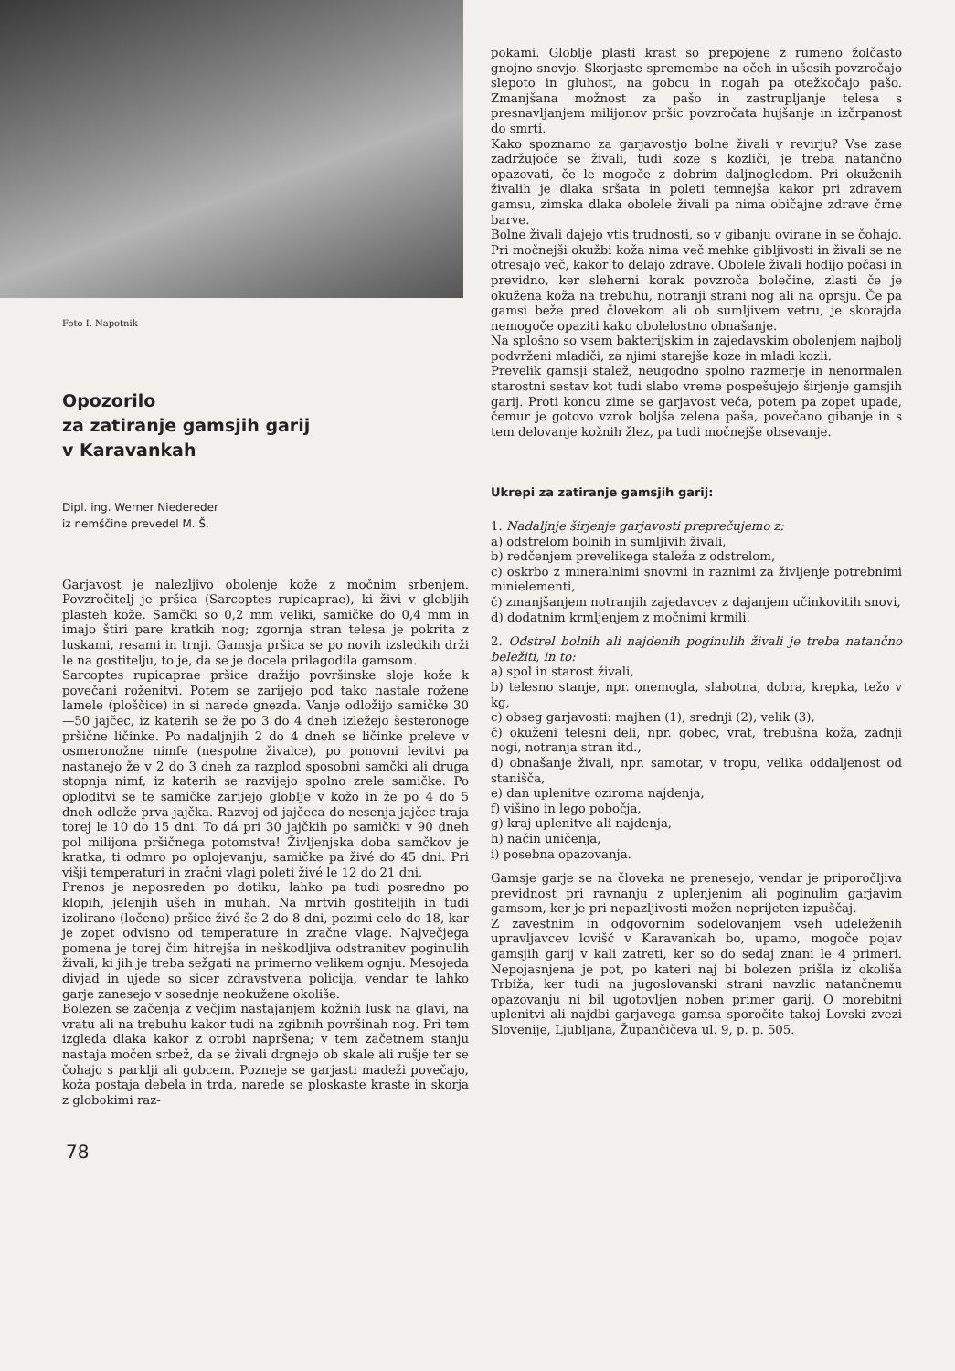Foto I. Napotnik
Opozorilo
za zatiranje gamsjih garij
v Karavankah
Dipl. ing. Werner Niedereder
iz nemščine prevedel M. Š.
Garjavost je nalezljivo obolenje kože z močnim srbenjem. Povzročitelj je pršica (Sarcoptes rupicaprae), ki živi v globljih plasteh kože. Samčki so 0,2 mm veliki, samičke do 0,4 mm in imajo štiri pare kratkih nog; zgornja stran telesa je pokrita z luskami, resami in trnji. Gamsja pršica se po novih izsledkih drži le na gostitelju, to je, da se je docela prilagodila gamsom.
Sarcoptes rupicaprae pršice dražijo površinske sloje kože k povečani roženitvi. Potem se zarijejo pod tako nastale rožene lamele (ploščice) in si narede gnezda. Vanje odložijo samičke 30—50 jajčec, iz katerih se že po 3 do 4 dneh izležejo šesteronoge pršične ličinke. Po nadaljnjih 2 do 4 dneh se ličinke preleve v osmeronožne nimfe (nespolne živalce), po ponovni levitvi pa nastanejo že v 2 do 3 dneh za razplod sposobni samčki ali druga stopnja nimf, iz katerih se razvijejo spolno zrele samičke. Po oploditvi se te samičke zarijejo globlje v kožo in že po 4 do 5 dneh odlože prva jajčka. Razvoj od jajčeca do nesenja jajčec traja torej le 10 do 15 dni. To dá pri 30 jajčkih po samički v 90 dneh pol milijona pršičnega potomstva! Življenjska doba samčkov je kratka, ti odmro po oplojevanju, samičke pa živé do 45 dni. Pri višji temperaturi in zračni vlagi poleti živé le 12 do 21 dni.
Prenos je neposreden po dotiku, lahko pa tudi posredno po klopih, jelenjih ušeh in muhah. Na mrtvih gostiteljih in tudi izolirano (ločeno) pršice živé še 2 do 8 dni, pozimi celo do 18, kar je zopet odvisno od temperature in zračne vlage. Največjega pomena je torej čim hitrejša in neškodljiva odstranitev poginulih živali, ki jih je treba sežgati na primerno velikem ognju. Mesojeda divjad in ujede so sicer zdravstvena policija, vendar te lahko garje zanesejo v sosednje neokužene okoliše.
Bolezen se začenja z večjim nastajanjem kožnih lusk na glavi, na vratu ali na trebuhu kakor tudi na zgibnih površinah nog. Pri tem izgleda dlaka kakor z otrobi napršena; v tem začetnem stanju nastaja močen srbež, da se živali drgnejo ob skale ali rušje ter se čohajo s parklji ali gobcem. Pozneje se garjasti madeži povečajo, koža postaja debela in trda, narede se ploskaste kraste in skorja z globokimi raz-
78
pokami. Globlje plasti krast so prepojene z rumeno žolčasto gnojno snovjo. Skorjaste spremembe na očeh in ušesih povzročajo slepoto in gluhost, na gobcu in nogah pa otežkočajo pašo. Zmanjšana možnost za pašo in zastrupljanje telesa s presnavljanjem milijonov pršic povzročata hujšanje in izčrpanost do smrti.
Kako spoznamo za garjavostjo bolne živali v revirju? Vse zase zadržujoče se živali, tudi koze s kozliči, je treba natančno opazovati, če le mogoče z dobrim daljnogledom. Pri okuženih živalih je dlaka sršata in poleti temnejša kakor pri zdravem gamsu, zimska dlaka obolele živali pa nima običajne zdrave črne barve.
Bolne živali dajejo vtis trudnosti, so v gibanju ovirane in se čohajo. Pri močnejši okužbi koža nima več mehke gibljivosti in živali se ne otresajo več, kakor to delajo zdrave. Obolele živali hodijo počasi in previdno, ker sleherni korak povzroča bolečine, zlasti če je okužena koža na trebuhu, notranji strani nog ali na oprsju. Če pa gamsi beže pred človekom ali ob sumljivem vetru, je skorajda nemogoče opaziti kako obolelostno obnašanje.
Na splošno so vsem bakterijskim in zajedavskim obolenjem najbolj podvrženi mladiči, za njimi starejše koze in mladi kozli.
Prevelik gamsji stalež, neugodno spolno razmerje in nenormalen starostni sestav kot tudi slabo vreme pospešujejo širjenje gamsjih garij. Proti koncu zime se garjavost veča, potem pa zopet upade, čemur je gotovo vzrok boljša zelena paša, povečano gibanje in s tem delovanje kožnih žlez, pa tudi močnejše obsevanje.
Ukrepi za zatiranje gamsjih garij:
1. Nadaljnje širjenje garjavosti preprečujemo z:
a) odstrelom bolnih in sumljivih živali,
b) redčenjem prevelikega staleža z odstrelom,
c) oskrbo z mineralnimi snovmi in raznimi za življenje potrebnimi minielementi,
č) zmanjšanjem notranjih zajedavcev z dajanjem učinkovitih snovi,
d) dodatnim krmljenjem z močnimi krmili.
2. Odstrel bolnih ali najdenih poginulih živali je treba natančno beležiti, in to:
a) spol in starost živali,
b) telesno stanje, npr. onemogla, slabotna, dobra, krepka, težo v kg,
c) obseg garjavosti: majhen (1), srednji (2), velik (3),
č) okuženi telesni deli, npr. gobec, vrat, trebušna koža, zadnji nogi, notranja stran itd.,
d) obnašanje živali, npr. samotar, v tropu, velika oddaljenost od stanišča,
e) dan uplenitve oziroma najdenja,
f) višino in lego pobočja,
g) kraj uplenitve ali najdenja,
h) način uničenja,
i) posebna opazovanja.
Gamsje garje se na človeka ne prenesejo, vendar je priporočljiva previdnost pri ravnanju z uplenjenim ali poginulim garjavim gamsom, ker je pri nepazljivosti možen neprijeten izpuščaj.
Z zavestnim in odgovornim sodelovanjem vseh udeleženih upravljavcev lovišč v Karavankah bo, upamo, mogoče pojav gamsjih garij v kali zatreti, ker so do sedaj znani le 4 primeri. Nepojasnjena je pot, po kateri naj bi bolezen prišla iz okoliša Trbiža, ker tudi na jugoslovanski strani navzlic natančnemu opazovanju ni bil ugotovljen noben primer garij. O morebitni uplenitvi ali najdbi garjavega gamsa sporočite takoj Lovski zvezi Slovenije, Ljubljana, Župančičeva ul. 9, p. p. 505.